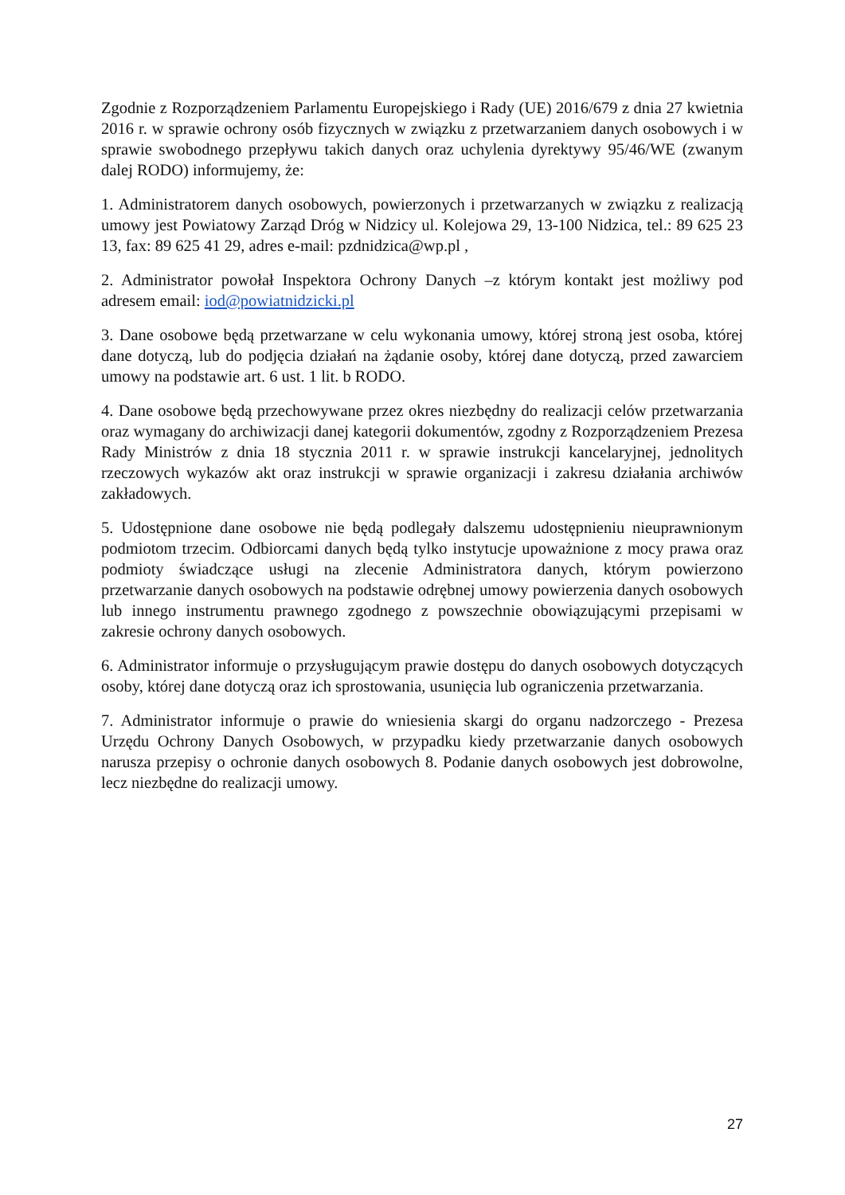Zgodnie z Rozporządzeniem Parlamentu Europejskiego i Rady (UE) 2016/679 z dnia 27 kwietnia 2016 r. w sprawie ochrony osób fizycznych w związku z przetwarzaniem danych osobowych i w sprawie swobodnego przepływu takich danych oraz uchylenia dyrektywy 95/46/WE (zwanym dalej RODO) informujemy, że:
1. Administratorem danych osobowych, powierzonych i przetwarzanych w związku z realizacją umowy jest Powiatowy Zarząd Dróg w Nidzicy ul. Kolejowa 29, 13-100 Nidzica, tel.: 89 625 23 13, fax: 89 625 41 29, adres e-mail: pzdnidzica@wp.pl ,
2. Administrator powołał Inspektora Ochrony Danych –z którym kontakt jest możliwy pod adresem email: iod@powiatnidzicki.pl
3. Dane osobowe będą przetwarzane w celu wykonania umowy, której stroną jest osoba, której dane dotyczą, lub do podjęcia działań na żądanie osoby, której dane dotyczą, przed zawarciem umowy na podstawie art. 6 ust. 1 lit. b RODO.
4. Dane osobowe będą przechowywane przez okres niezbędny do realizacji celów przetwarzania oraz wymagany do archiwizacji danej kategorii dokumentów, zgodny z Rozporządzeniem Prezesa Rady Ministrów z dnia 18 stycznia 2011 r. w sprawie instrukcji kancelaryjnej, jednolitych rzeczowych wykazów akt oraz instrukcji w sprawie organizacji i zakresu działania archiwów zakładowych.
5. Udostępnione dane osobowe nie będą podlegały dalszemu udostępnieniu nieuprawnionym podmiotom trzecim. Odbiorcami danych będą tylko instytucje upoważnione z mocy prawa oraz podmioty świadczące usługi na zlecenie Administratora danych, którym powierzono przetwarzanie danych osobowych na podstawie odrębnej umowy powierzenia danych osobowych lub innego instrumentu prawnego zgodnego z powszechnie obowiązującymi przepisami w zakresie ochrony danych osobowych.
6. Administrator informuje o przysługującym prawie dostępu do danych osobowych dotyczących osoby, której dane dotyczą oraz ich sprostowania, usunięcia lub ograniczenia przetwarzania.
7. Administrator informuje o prawie do wniesienia skargi do organu nadzorczego - Prezesa Urzędu Ochrony Danych Osobowych, w przypadku kiedy przetwarzanie danych osobowych narusza przepisy o ochronie danych osobowych 8. Podanie danych osobowych jest dobrowolne, lecz niezbędne do realizacji umowy.
27